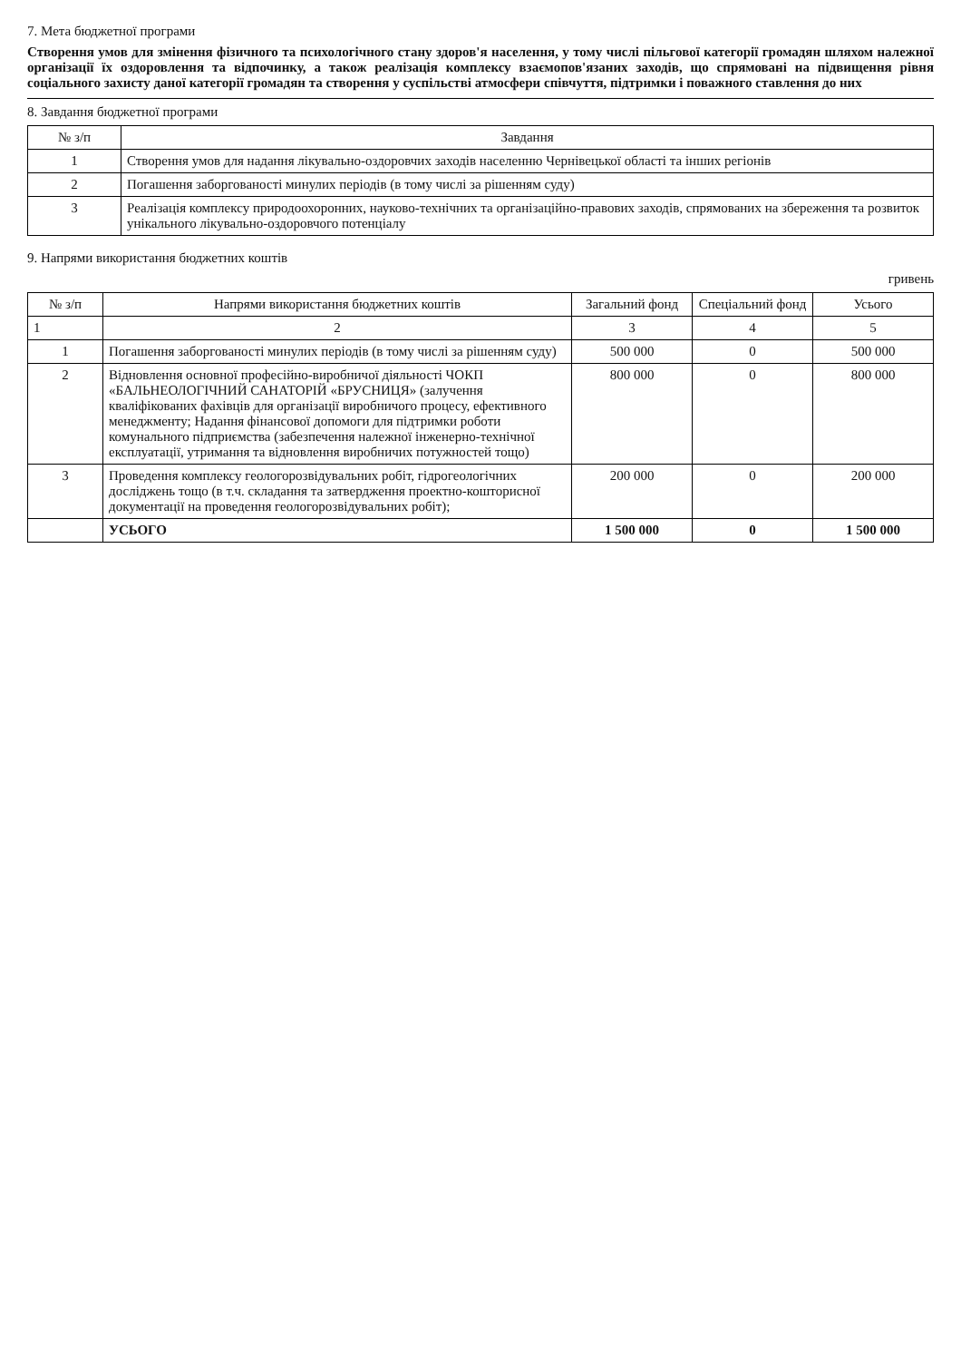7. Мета бюджетної програми
Створення умов для змінення фізичного та психологічного стану здоров'я населення, у тому числі пільгової категорії громадян шляхом належної організації їх оздоровлення та відпочинку, а також реалізація комплексу взаємопов'язаних заходів, що спрямовані на підвищення рівня соціального захисту даної категорії громадян та створення у суспільстві атмосфери співчуття, підтримки і поважного ставлення до них
8. Завдання бюджетної програми
| № з/п | Завдання |
| --- | --- |
| 1 | Створення умов для надання лікувально-оздоровчих заходів населенню Чернівецької області та інших регіонів |
| 2 | Погашення заборгованості минулих періодів (в тому числі за рішенням суду) |
| 3 | Реалізація комплексу природоохоронних, науково-технічних та організаційно-правових заходів, спрямованих на збереження та розвиток унікального лікувально-оздоровчого потенціалу |
9. Напрями використання бюджетних коштів
гривень
| № з/п | Напрями використання бюджетних коштів | Загальний фонд | Спеціальний фонд | Усього |
| --- | --- | --- | --- | --- |
| 1 | 2 | 3 | 4 | 5 |
| 1 | Погашення заборгованості минулих періодів (в тому числі за рішенням суду) | 500 000 | 0 | 500 000 |
| 2 | Відновлення основної професійно-виробничої діяльності ЧОКП «БАЛЬНЕОЛОГІЧНИЙ САНАТОРІЙ «БРУСНИЦЯ» (залучення кваліфікованих фахівців для організації виробничого процесу, ефективного менеджменту; Надання фінансової допомоги для підтримки роботи комунального підприємства (забезпечення належної інженерно-технічної експлуатації, утримання та відновлення виробничих потужностей тощо) | 800 000 | 0 | 800 000 |
| 3 | Проведення комплексу геологорозвідувальних робіт, гідрогеологічних досліджень тощо (в т.ч. складання та затвердження проектно-кошторисної документації на проведення геологорозвідувальних робіт); | 200 000 | 0 | 200 000 |
| | УСЬОГО | 1 500 000 | 0 | 1 500 000 |